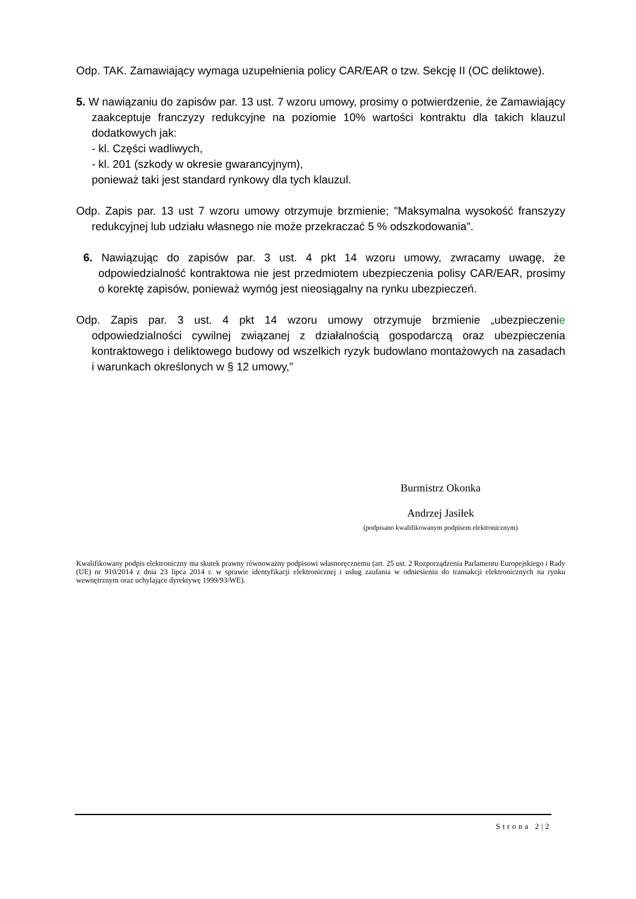Odp. TAK. Zamawiający wymaga uzupełnienia policy CAR/EAR o tzw. Sekcję II (OC deliktowe).
5. W nawiązaniu do zapisów par. 13 ust. 7 wzoru umowy, prosimy o potwierdzenie, że Zamawiający zaakceptuje franczyzy redukcyjne na poziomie 10% wartości kontraktu dla takich klauzul dodatkowych jak:
- kl. Części wadliwych,
- kl. 201 (szkody w okresie gwarancyjnym),
ponieważ taki jest standard rynkowy dla tych klauzul.
Odp. Zapis par. 13 ust 7 wzoru umowy otrzymuje brzmienie; "Maksymalna wysokość franszyzy redukcyjnej lub udziału własnego nie może przekraczać 5 % odszkodowania".
6. Nawiązując do zapisów par. 3 ust. 4 pkt 14 wzoru umowy, zwracamy uwagę, że odpowiedzialność kontraktowa nie jest przedmiotem ubezpieczenia polisy CAR/EAR, prosimy o korektę zapisów, ponieważ wymóg jest nieosiągalny na rynku ubezpieczeń.
Odp. Zapis par. 3 ust. 4 pkt 14 wzoru umowy otrzymuje brzmienie „ubezpieczenie odpowiedzialności cywilnej związanej z działalnością gospodarczą oraz ubezpieczenia kontraktowego i deliktowego budowy od wszelkich ryzyk budowlano montażowych na zasadach i warunkach określonych w § 12 umowy,”
Burmistrz Okonka
Andrzej Jasiłek
(podpisano kwalifikowanym podpisem elektronicznym)
Kwalifikowany podpis elektroniczny ma skutek prawny równoważny podpisowi własnoręcznemu (art. 25 ust. 2 Rozporządzenia Parlamentu Europejskiego i Rady (UE) nr 910/2014 z dnia 23 lipca 2014 r. w sprawie identyfikacji elektronicznej i usług zaufania w odniesieniu do transakcji elektronicznych na rynku wewnętrznym oraz uchylające dyrektywę 1999/93/WE).
Strona 2|2